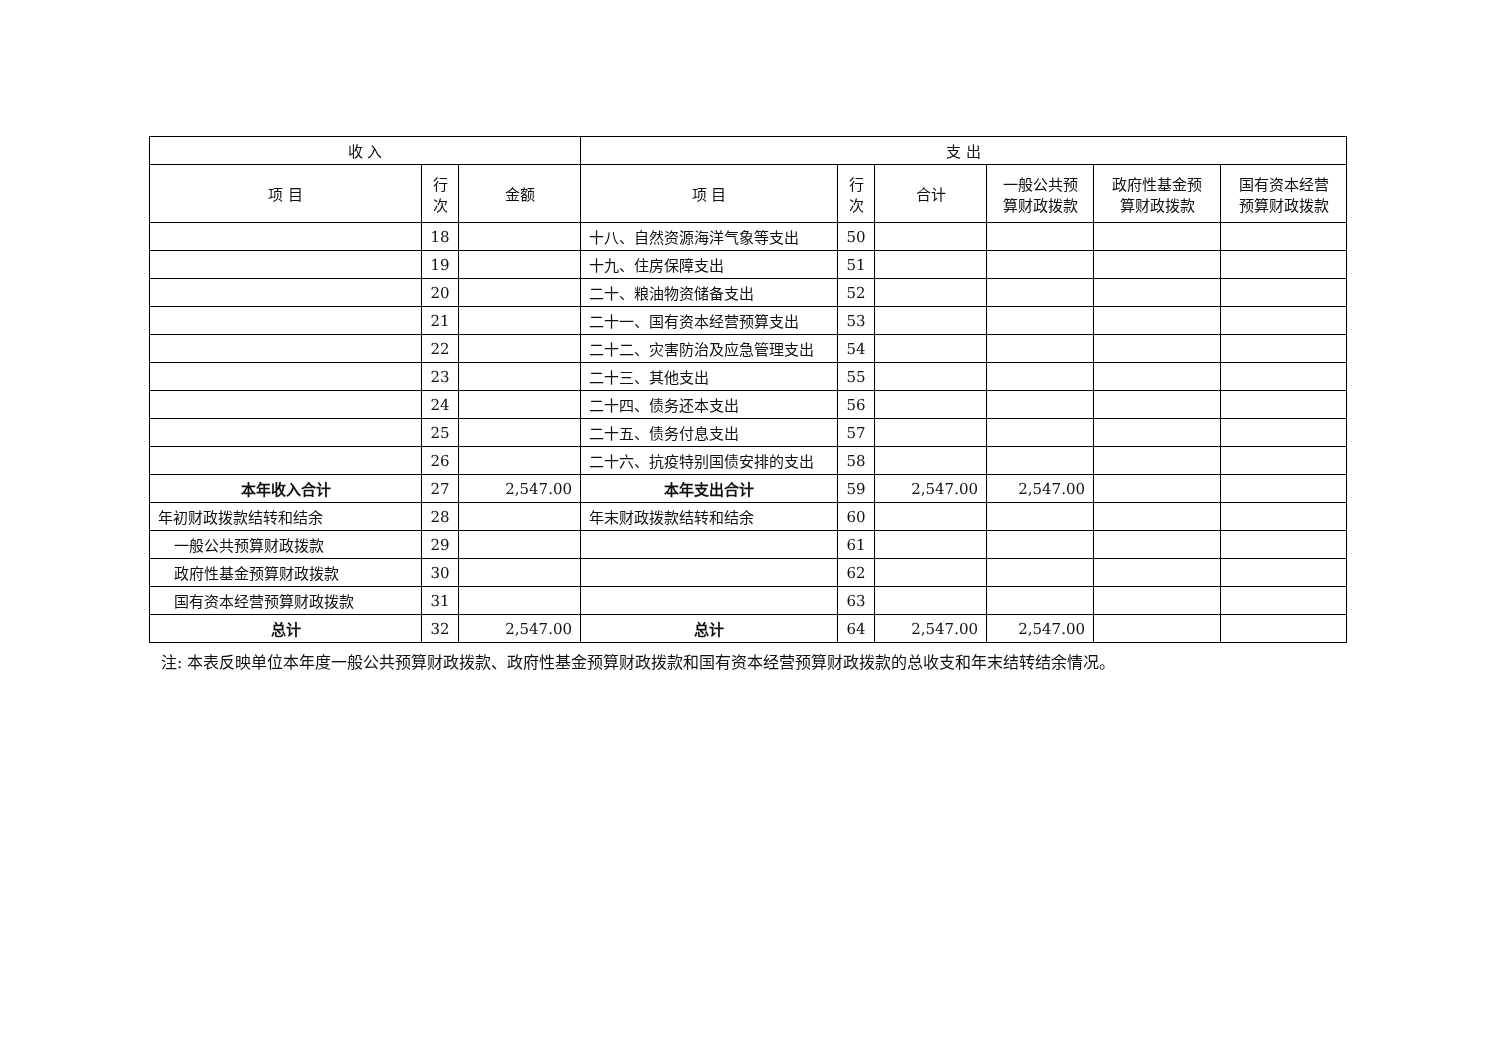| 收 入 | | | 支 出 | | | | | |
| --- | --- | --- | --- | --- | --- | --- | --- | --- |
| 项 目 | 行 次 | 金额 | 项 目 | 行 次 | 合计 | 一般公共预 算财政拨款 | 政府性基金预 算财政拨款 | 国有资本经营 预算财政拨款 |
| | 18 | | 十八、自然资源海洋气象等支出 | 50 | | | | |
| | 19 | | 十九、住房保障支出 | 51 | | | | |
| | 20 | | 二十、粮油物资储备支出 | 52 | | | | |
| | 21 | | 二十一、国有资本经营预算支出 | 53 | | | | |
| | 22 | | 二十二、灾害防治及应急管理支出 | 54 | | | | |
| | 23 | | 二十三、其他支出 | 55 | | | | |
| | 24 | | 二十四、债务还本支出 | 56 | | | | |
| | 25 | | 二十五、债务付息支出 | 57 | | | | |
| | 26 | | 二十六、抗疫特别国债安排的支出 | 58 | | | | |
| 本年收入合计 | 27 | 2,547.00 | 本年支出合计 | 59 | 2,547.00 | 2,547.00 | | |
| 年初财政拨款结转和结余 | 28 | | 年末财政拨款结转和结余 | 60 | | | | |
| 一般公共预算财政拨款 | 29 | | | 61 | | | | |
| 政府性基金预算财政拨款 | 30 | | | 62 | | | | |
| 国有资本经营预算财政拨款 | 31 | | | 63 | | | | |
| 总计 | 32 | 2,547.00 | 总计 | 64 | 2,547.00 | 2,547.00 | | |
注: 本表反映单位本年度一般公共预算财政拨款、政府性基金预算财政拨款和国有资本经营预算财政拨款的总收支和年末结转结余情况。